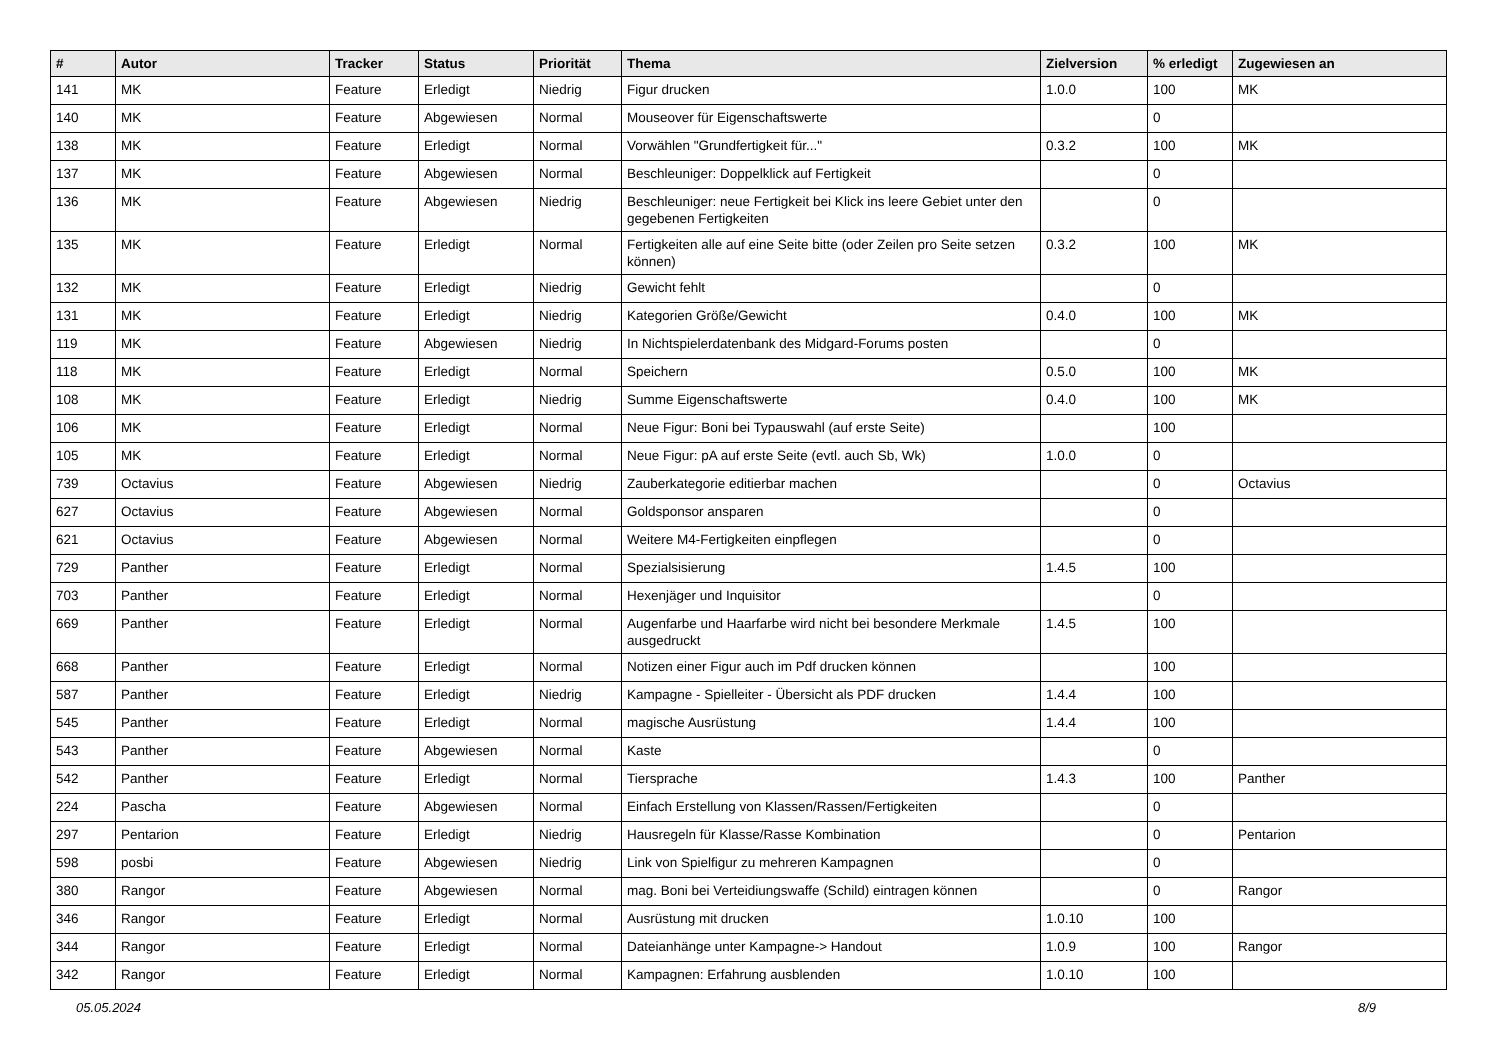| # | Autor | Tracker | Status | Priorität | Thema | Zielversion | % erledigt | Zugewiesen an |
| --- | --- | --- | --- | --- | --- | --- | --- | --- |
| 141 | MK | Feature | Erledigt | Niedrig | Figur drucken | 1.0.0 | 100 | MK |
| 140 | MK | Feature | Abgewiesen | Normal | Mouseover für Eigenschaftswerte | | 0 | |
| 138 | MK | Feature | Erledigt | Normal | Vorwählen "Grundfertigkeit für..." | 0.3.2 | 100 | MK |
| 137 | MK | Feature | Abgewiesen | Normal | Beschleuniger: Doppelklick auf Fertigkeit | | 0 | |
| 136 | MK | Feature | Abgewiesen | Niedrig | Beschleuniger: neue Fertigkeit bei Klick ins leere Gebiet unter den gegebenen Fertigkeiten | | 0 | |
| 135 | MK | Feature | Erledigt | Normal | Fertigkeiten alle auf eine Seite bitte (oder Zeilen pro Seite setzen können) | 0.3.2 | 100 | MK |
| 132 | MK | Feature | Erledigt | Niedrig | Gewicht fehlt | | 0 | |
| 131 | MK | Feature | Erledigt | Niedrig | Kategorien Größe/Gewicht | 0.4.0 | 100 | MK |
| 119 | MK | Feature | Abgewiesen | Niedrig | In Nichtspielerdatenbank des Midgard-Forums posten | | 0 | |
| 118 | MK | Feature | Erledigt | Normal | Speichern | 0.5.0 | 100 | MK |
| 108 | MK | Feature | Erledigt | Niedrig | Summe Eigenschaftswerte | 0.4.0 | 100 | MK |
| 106 | MK | Feature | Erledigt | Normal | Neue Figur: Boni bei Typauswahl (auf erste Seite) | | 100 | |
| 105 | MK | Feature | Erledigt | Normal | Neue Figur: pA auf erste Seite (evtl. auch Sb, Wk) | 1.0.0 | 0 | |
| 739 | Octavius | Feature | Abgewiesen | Niedrig | Zauberkategorie editierbar machen | | 0 | Octavius |
| 627 | Octavius | Feature | Abgewiesen | Normal | Goldsponsor ansparen | | 0 | |
| 621 | Octavius | Feature | Abgewiesen | Normal | Weitere M4-Fertigkeiten einpflegen | | 0 | |
| 729 | Panther | Feature | Erledigt | Normal | Spezialsisierung | 1.4.5 | 100 | |
| 703 | Panther | Feature | Erledigt | Normal | Hexenjäger und Inquisitor | | 0 | |
| 669 | Panther | Feature | Erledigt | Normal | Augenfarbe und Haarfarbe wird nicht bei besondere Merkmale ausgedruckt | 1.4.5 | 100 | |
| 668 | Panther | Feature | Erledigt | Normal | Notizen einer Figur auch im Pdf drucken können | | 100 | |
| 587 | Panther | Feature | Erledigt | Niedrig | Kampagne - Spielleiter - Übersicht als PDF drucken | 1.4.4 | 100 | |
| 545 | Panther | Feature | Erledigt | Normal | magische Ausrüstung | 1.4.4 | 100 | |
| 543 | Panther | Feature | Abgewiesen | Normal | Kaste | | 0 | |
| 542 | Panther | Feature | Erledigt | Normal | Tiersprache | 1.4.3 | 100 | Panther |
| 224 | Pascha | Feature | Abgewiesen | Normal | Einfach Erstellung von Klassen/Rassen/Fertigkeiten | | 0 | |
| 297 | Pentarion | Feature | Erledigt | Niedrig | Hausregeln für Klasse/Rasse Kombination | | 0 | Pentarion |
| 598 | posbi | Feature | Abgewiesen | Niedrig | Link von Spielfigur zu mehreren Kampagnen | | 0 | |
| 380 | Rangor | Feature | Abgewiesen | Normal | mag. Boni bei Verteidiungswaffe (Schild) eintragen können | | 0 | Rangor |
| 346 | Rangor | Feature | Erledigt | Normal | Ausrüstung mit drucken | 1.0.10 | 100 | |
| 344 | Rangor | Feature | Erledigt | Normal | Dateianhänge unter Kampagne-> Handout | 1.0.9 | 100 | Rangor |
| 342 | Rangor | Feature | Erledigt | Normal | Kampagnen: Erfahrung ausblenden | 1.0.10 | 100 | |
05.05.2024 8/9